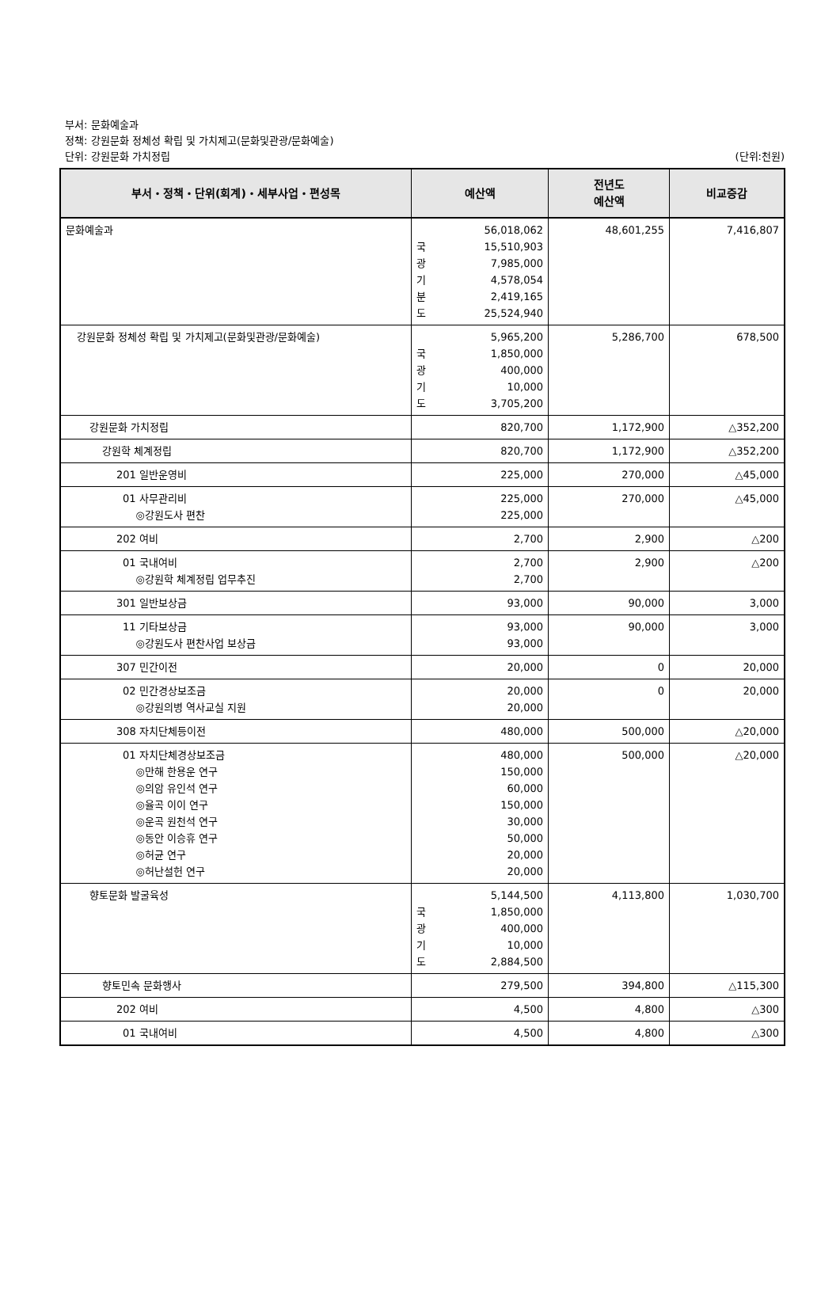부서: 문화예술과
정책: 강원문화 정체성 확립 및 가치제고(문화및관광/문화예술)
단위: 강원문화 가치정립
(단위:천원)
| 부서・정책・단위(회계)・세부사업・편성목 | 예산액 | 전년도 예산액 | 비교증감 |
| --- | --- | --- | --- |
| 문화예술과 | 56,018,062 국 15,510,903 광 7,985,000 기 4,578,054 분 2,419,165 도 25,524,940 | 48,601,255 | 7,416,807 |
| 강원문화 정체성 확립 및 가치제고(문화및관광/문화예술) | 5,965,200 국 1,850,000 광 400,000 기 10,000 도 3,705,200 | 5,286,700 | 678,500 |
| 강원문화 가치정립 | 820,700 | 1,172,900 | △352,200 |
| 강원학 체계정립 | 820,700 | 1,172,900 | △352,200 |
| 201 일반운영비 | 225,000 | 270,000 | △45,000 |
| 01 사무관리비 ◎강원도사 편찬 | 225,000 225,000 | 270,000 | △45,000 |
| 202 여비 | 2,700 | 2,900 | △200 |
| 01 국내여비 ◎강원학 체계정립 업무추진 | 2,700 2,700 | 2,900 | △200 |
| 301 일반보상금 | 93,000 | 90,000 | 3,000 |
| 11 기타보상금 ◎강원도사 편찬사업 보상금 | 93,000 93,000 | 90,000 | 3,000 |
| 307 민간이전 | 20,000 | 0 | 20,000 |
| 02 민간경상보조금 ◎강원의병 역사교실 지원 | 20,000 20,000 | 0 | 20,000 |
| 308 자치단체등이전 | 480,000 | 500,000 | △20,000 |
| 01 자치단체경상보조금 ◎만해 한용운 연구 ◎의암 유인석 연구 ◎율곡 이이 연구 ◎운곡 원천석 연구 ◎동안 이승휴 연구 ◎허균 연구 ◎허난설헌 연구 | 480,000 150,000 60,000 150,000 30,000 50,000 20,000 20,000 | 500,000 | △20,000 |
| 향토문화 발굴육성 | 5,144,500 국 1,850,000 광 400,000 기 10,000 도 2,884,500 | 4,113,800 | 1,030,700 |
| 향토민속 문화행사 | 279,500 | 394,800 | △115,300 |
| 202 여비 | 4,500 | 4,800 | △300 |
| 01 국내여비 | 4,500 | 4,800 | △300 |